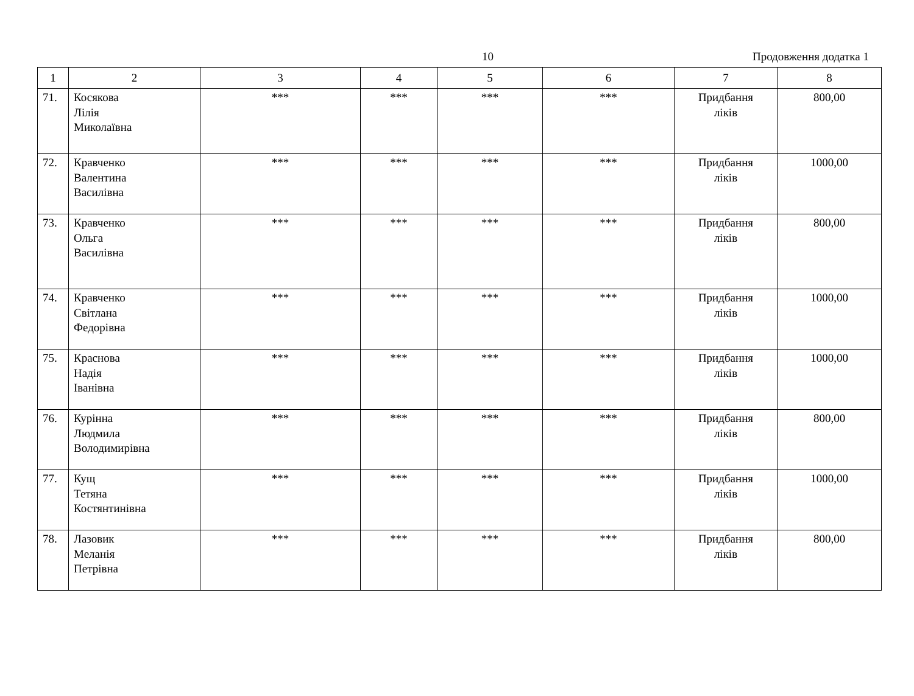10 Продовження додатка 1
| 1 | 2 | 3 | 4 | 5 | 6 | 7 | 8 |
| --- | --- | --- | --- | --- | --- | --- | --- |
| 71. | Косякова Лілія Миколаївна | *** | *** | *** | *** | Придбання ліків | 800,00 |
| 72. | Кравченко Валентина Василівна | *** | *** | *** | *** | Придбання ліків | 1000,00 |
| 73. | Кравченко Ольга Василівна | *** | *** | *** | *** | Придбання ліків | 800,00 |
| 74. | Кравченко Світлана Федорівна | *** | *** | *** | *** | Придбання ліків | 1000,00 |
| 75. | Краснова Надія Іванівна | *** | *** | *** | *** | Придбання ліків | 1000,00 |
| 76. | Курінна Людмила Володимирівна | *** | *** | *** | *** | Придбання ліків | 800,00 |
| 77. | Кущ Тетяна Костянтинівна | *** | *** | *** | *** | Придбання ліків | 1000,00 |
| 78. | Лазовик Меланія Петрівна | *** | *** | *** | *** | Придбання ліків | 800,00 |